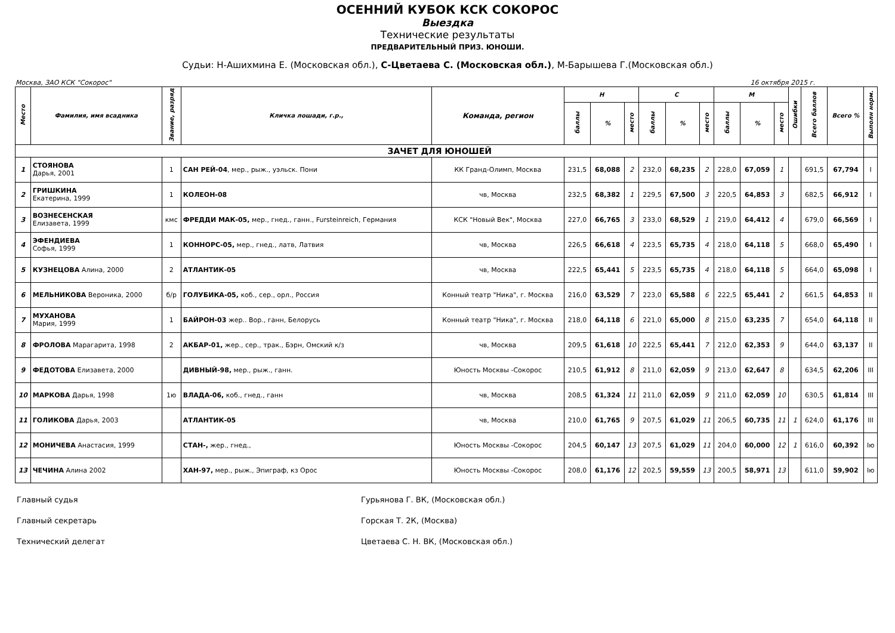ОСЕННИЙ КУБОК КСК СОКОРОС
Выездка
Технические результаты
ПРЕДВАРИТЕЛЬНЫЙ ПРИЗ. ЮНОШИ.
Судьи: Н-Ашихмина Е. (Московская обл.), С-Цветаева С. (Московская обл.), М-Барышева Г.(Московская обл.)
Москва, ЗАО КСК "Сокорос" 16 октября 2015 г.
| Место | Фамилия, имя всадника | Звание, разряд | Кличка лошади, г.р., | Команда, регион | Н | | | С | | | М | | | Ошибки | Всего баллов | Всего % | Выполн норм. |
| --- | --- | --- | --- | --- | --- | --- | --- | --- | --- | --- | --- | --- | --- | --- | --- | --- | --- |
| | | | | | баллы | % | место | баллы | % | место | баллы | % | место | | | | |
| ЗАЧЕТ ДЛЯ ЮНОШЕЙ | | | | | | | | | | | | | | | | | |
| 1 | СТОЯНОВА Дарья, 2001 | 1 | САН РЕЙ-04 , мер., рыж., уэльск. Пони | КК Гранд-Олимп, Москва | 231,5 | 68,088 | 2 | 232,0 | 68,235 | 2 | 228,0 | 67,059 | 1 | | 691,5 | 67,794 | I |
| 2 | ГРИШКИНА Екатерина, 1999 | 1 | КОЛЕОН-08 | чв, Москва | 232,5 | 68,382 | 1 | 229,5 | 67,500 | 3 | 220,5 | 64,853 | 3 | | 682,5 | 66,912 | I |
| 3 | ВОЗНЕСЕНСКАЯ Елизавета, 1999 | кмс | ФРЕДДИ МАК-05, мер., гнед., ганн., Fursteinreich, Германия | КСК "Новый Век", Москва | 227,0 | 66,765 | 3 | 233,0 | 68,529 | 1 | 219,0 | 64,412 | 4 | | 679,0 | 66,569 | I |
| 4 | ЭФЕНДИЕВА Софья, 1999 | 1 | КОННОРС-05, мер., гнед., латв, Латвия | чв, Москва | 226,5 | 66,618 | 4 | 223,5 | 65,735 | 4 | 218,0 | 64,118 | 5 | | 668,0 | 65,490 | I |
| 5 | КУЗНЕЦОВА Алина, 2000 | 2 | АТЛАНТИК-05 | чв, Москва | 222,5 | 65,441 | 5 | 223,5 | 65,735 | 4 | 218,0 | 64,118 | 5 | | 664,0 | 65,098 | I |
| 6 | МЕЛЬНИКОВА Вероника, 2000 | б/р | ГОЛУБИКА-05, коб., сер., орл., Россия | Конный театр "Ника", г. Москва | 216,0 | 63,529 | 7 | 223,0 | 65,588 | 6 | 222,5 | 65,441 | 2 | | 661,5 | 64,853 | II |
| 7 | МУХАНОВА Мария, 1999 | 1 | БАЙРОН-03 жер.. Вор., ганн, Белорусь | Конный театр "Ника", г. Москва | 218,0 | 64,118 | 6 | 221,0 | 65,000 | 8 | 215,0 | 63,235 | 7 | | 654,0 | 64,118 | II |
| 8 | ФРОЛОВА Марагарита, 1998 | 2 | АКБАР-01, жер., сер., трак., Бэрн, Омский к/з | чв, Москва | 209,5 | 61,618 | 10 | 222,5 | 65,441 | 7 | 212,0 | 62,353 | 9 | | 644,0 | 63,137 | II |
| 9 | ФЕДОТОВА Елизавета, 2000 | | ДИВНЫЙ-98, мер., рыж., ганн. | Юность Москвы -Сокорос | 210,5 | 61,912 | 8 | 211,0 | 62,059 | 9 | 213,0 | 62,647 | 8 | | 634,5 | 62,206 | III |
| 10 | МАРКОВА Дарья, 1998 | 1ю | ВЛАДА-06, коб., гнед., ганн | чв, Москва | 208,5 | 61,324 | 11 | 211,0 | 62,059 | 9 | 211,0 | 62,059 | 10 | | 630,5 | 61,814 | III |
| 11 | ГОЛИКОВА Дарья, 2003 | | АТЛАНТИК-05 | чв, Москва | 210,0 | 61,765 | 9 | 207,5 | 61,029 | 11 | 206,5 | 60,735 | 11 | 1 | 624,0 | 61,176 | III |
| 12 | МОНИЧЕВА Анастасия, 1999 | | СТАН-, жер., гнед., | Юность Москвы -Сокорос | 204,5 | 60,147 | 13 | 207,5 | 61,029 | 11 | 204,0 | 60,000 | 12 | 1 | 616,0 | 60,392 | Iю |
| 13 | ЧЕЧИНА Алина 2002 | | ХАН-97, мер., рыж., Эпиграф, кз Орос | Юность Москвы -Сокорос | 208,0 | 61,176 | 12 | 202,5 | 59,559 | 13 | 200,5 | 58,971 | 13 | | 611,0 | 59,902 | Iю |
Главный судья Гурьянова Г. ВК, (Московская обл.)
Главный секретарь Горская Т. 2К, (Москва)
Технический делегат Цветаева С. Н. ВК, (Московская обл.)